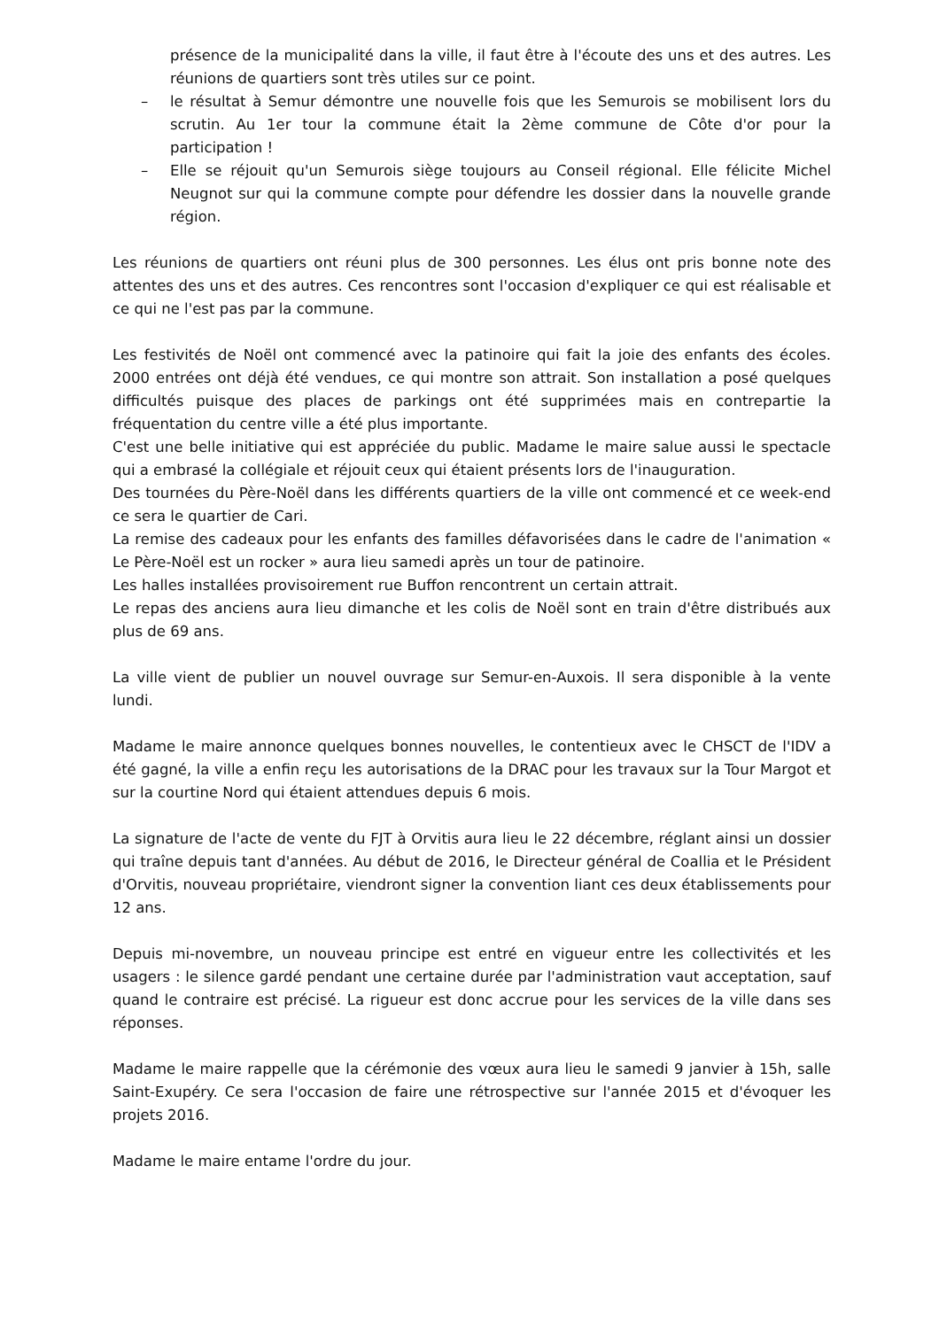présence de la municipalité dans la ville, il faut être à l'écoute des uns et des autres. Les réunions de quartiers sont très utiles sur ce point.
– le résultat à Semur démontre une nouvelle fois que les Semurois se mobilisent lors du scrutin. Au 1er tour la commune était la 2ème commune de Côte d'or pour la participation !
– Elle se réjouit qu'un Semurois siège toujours au Conseil régional. Elle félicite Michel Neugnot sur qui la commune compte pour défendre les dossier dans la nouvelle grande région.
Les réunions de quartiers ont réuni plus de 300 personnes. Les élus ont pris bonne note des attentes des uns et des autres. Ces rencontres sont l'occasion d'expliquer ce qui est réalisable et ce qui ne l'est pas par la commune.
Les festivités de Noël ont commencé avec la patinoire qui fait la joie des enfants des écoles. 2000 entrées ont déjà été vendues, ce qui montre son attrait. Son installation a posé quelques difficultés puisque des places de parkings ont été supprimées mais en contrepartie la fréquentation du centre ville a été plus importante.
C'est une belle initiative qui est appréciée du public. Madame le maire salue aussi le spectacle qui a embrasé la collégiale et réjouit ceux qui étaient présents lors de l'inauguration.
Des tournées du Père-Noël dans les différents quartiers de la ville ont commencé et ce week-end ce sera le quartier de Cari.
La remise des cadeaux pour les enfants des familles défavorisées dans le cadre de l'animation « Le Père-Noël est un rocker » aura lieu samedi après un tour de patinoire.
Les halles installées provisoirement rue Buffon rencontrent un certain attrait.
Le repas des anciens aura lieu dimanche et les colis de Noël sont en train d'être distribués aux plus de 69 ans.
La ville vient de publier un nouvel ouvrage sur Semur-en-Auxois. Il sera disponible à la vente lundi.
Madame le maire annonce quelques bonnes nouvelles, le contentieux avec le CHSCT de l'IDV a été gagné, la ville a enfin reçu les autorisations de la DRAC pour les travaux sur la Tour Margot et sur la courtine Nord qui étaient attendues depuis 6 mois.
La signature de l'acte de vente du FJT à Orvitis aura lieu le 22 décembre, réglant ainsi un dossier qui traîne depuis tant d'années. Au début de 2016, le Directeur général de Coallia et le Président d'Orvitis, nouveau propriétaire, viendront signer la convention liant ces deux établissements pour 12 ans.
Depuis mi-novembre, un nouveau principe est entré en vigueur entre les collectivités et les usagers : le silence gardé pendant une certaine durée par l'administration vaut acceptation, sauf quand le contraire est précisé. La rigueur est donc accrue pour les services de la ville dans ses réponses.
Madame le maire rappelle que la cérémonie des vœux aura lieu le samedi 9 janvier à 15h, salle Saint-Exupéry. Ce sera l'occasion de faire une rétrospective sur l'année 2015 et d'évoquer les projets 2016.
Madame le maire entame l'ordre du jour.